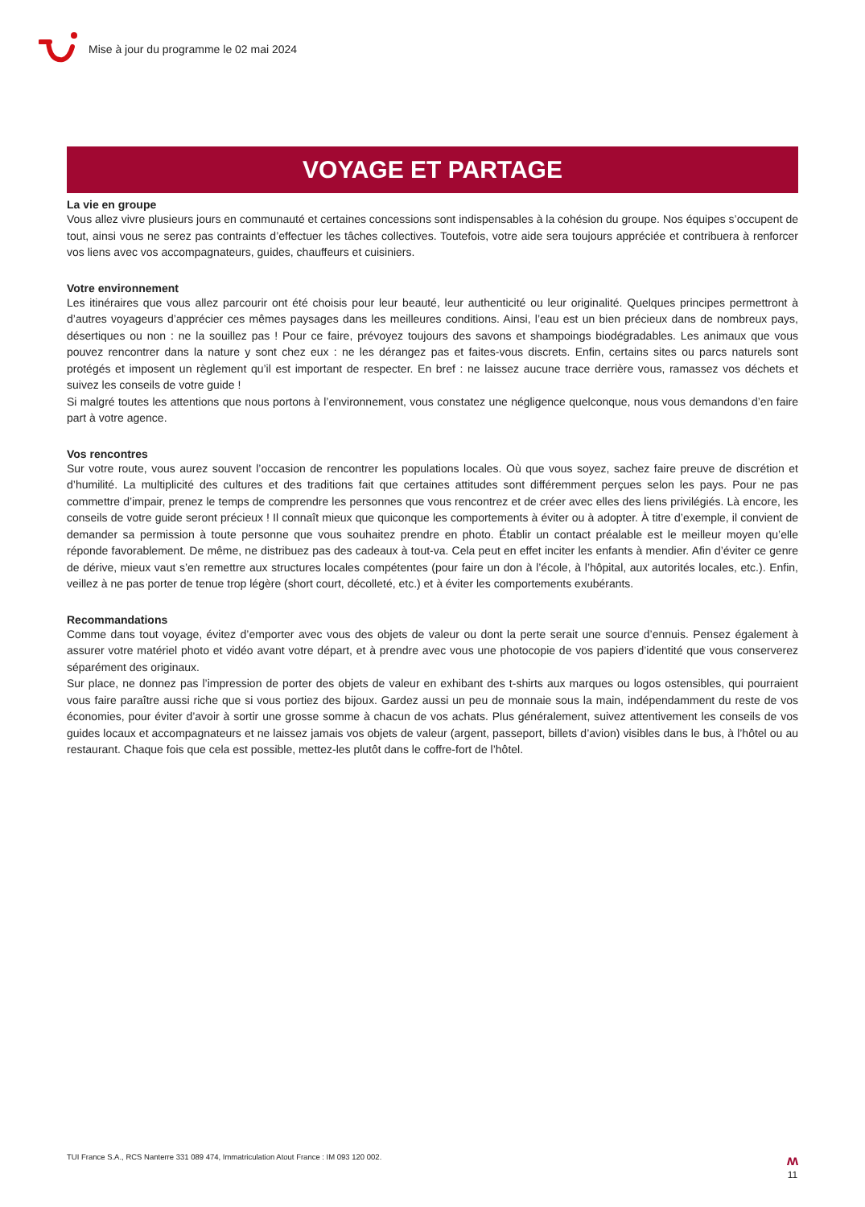Mise à jour du programme le 02 mai 2024
VOYAGE ET PARTAGE
La vie en groupe
Vous allez vivre plusieurs jours en communauté et certaines concessions sont indispensables à la cohésion du groupe. Nos équipes s’occupent de tout, ainsi vous ne serez pas contraints d’effectuer les tâches collectives. Toutefois, votre aide sera toujours appréciée et contribuera à renforcer vos liens avec vos accompagnateurs, guides, chauffeurs et cuisiniers.
Votre environnement
Les itinéraires que vous allez parcourir ont été choisis pour leur beauté, leur authenticité ou leur originalité. Quelques principes permettront à d’autres voyageurs d’apprécier ces mêmes paysages dans les meilleures conditions. Ainsi, l’eau est un bien précieux dans de nombreux pays, désertiques ou non : ne la souillez pas ! Pour ce faire, prévoyez toujours des savons et shampoings biodégradables. Les animaux que vous pouvez rencontrer dans la nature y sont chez eux : ne les dérangez pas et faites-vous discrets. Enfin, certains sites ou parcs naturels sont protégés et imposent un règlement qu’il est important de respecter. En bref : ne laissez aucune trace derrière vous, ramassez vos déchets et suivez les conseils de votre guide !
Si malgré toutes les attentions que nous portons à l’environnement, vous constatez une négligence quelconque, nous vous demandons d’en faire part à votre agence.
Vos rencontres
Sur votre route, vous aurez souvent l’occasion de rencontrer les populations locales. Où que vous soyez, sachez faire preuve de discrétion et d’humilité. La multiplicité des cultures et des traditions fait que certaines attitudes sont différemment perçues selon les pays. Pour ne pas commettre d’impair, prenez le temps de comprendre les personnes que vous rencontrez et de créer avec elles des liens privilégiés. Là encore, les conseils de votre guide seront précieux ! Il connaît mieux que quiconque les comportements à éviter ou à adopter. À titre d’exemple, il convient de demander sa permission à toute personne que vous souhaitez prendre en photo. Établir un contact préalable est le meilleur moyen qu’elle réponde favorablement. De même, ne distribuez pas des cadeaux à tout-va. Cela peut en effet inciter les enfants à mendier. Afin d’éviter ce genre de dérive, mieux vaut s’en remettre aux structures locales compétentes (pour faire un don à l’école, à l’hôpital, aux autorités locales, etc.). Enfin, veillez à ne pas porter de tenue trop légère (short court, décolleté, etc.) et à éviter les comportements exubérants.
Recommandations
Comme dans tout voyage, évitez d’emporter avec vous des objets de valeur ou dont la perte serait une source d’ennuis. Pensez également à assurer votre matériel photo et vidéo avant votre départ, et à prendre avec vous une photocopie de vos papiers d’identité que vous conserverez séparément des originaux.
Sur place, ne donnez pas l’impression de porter des objets de valeur en exhibant des t-shirts aux marques ou logos ostensibles, qui pourraient vous faire paraître aussi riche que si vous portiez des bijoux. Gardez aussi un peu de monnaie sous la main, indépendamment du reste de vos économies, pour éviter d’avoir à sortir une grosse somme à chacun de vos achats. Plus généralement, suivez attentivement les conseils de vos guides locaux et accompagnateurs et ne laissez jamais vos objets de valeur (argent, passeport, billets d’avion) visibles dans le bus, à l’hôtel ou au restaurant. Chaque fois que cela est possible, mettez-les plutôt dans le coffre-fort de l’hôtel.
TUI France S.A., RCS Nanterre 331 089 474, Immatriculation Atout France : IM 093 120 002. ʍ
11